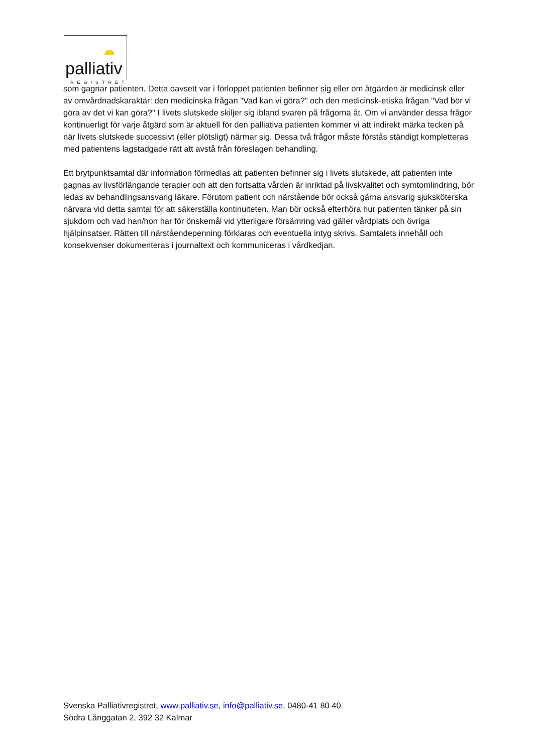palliativ
REGISTRET
som gagnar patienten. Detta oavsett var i förloppet patienten befinner sig eller om åtgärden är medicinsk eller av omvårdnadskaraktär: den medicinska frågan "Vad kan vi göra?" och den medicinsk-etiska frågan "Vad bör vi göra av det vi kan göra?" I livets slutskede skiljer sig ibland svaren på frågorna åt. Om vi använder dessa frågor kontinuerligt för varje åtgärd som är aktuell för den palliativa patienten kommer vi att indirekt märka tecken på när livets slutskede successivt (eller plötsligt) närmar sig. Dessa två frågor måste förstås ständigt kompletteras med patientens lagstadgade rätt att avstå från föreslagen behandling.
Ett brytpunktsamtal där information förmedlas att patienten befinner sig i livets slutskede, att patienten inte gagnas av livsförlängande terapier och att den fortsatta vården är inriktad på livskvalitet och symtomlindring, bör ledas av behandlingsansvarig läkare. Förutom patient och närstående bör också gärna ansvarig sjuksköterska närvara vid detta samtal för att säkerställa kontinuiteten. Man bör också efterhöra hur patienten tänker på sin sjukdom och vad han/hon har för önskemål vid ytterligare försämring vad gäller vårdplats och övriga hjälpinsatser. Rätten till närståendepenning förklaras och eventuella intyg skrivs. Samtalets innehåll och konsekvenser dokumenteras i journaltext och kommuniceras i vårdkedjan.
Svenska Palliativregistret, www.palliativ.se, info@palliativ.se, 0480-41 80 40
Södra Långgatan 2, 392 32 Kalmar